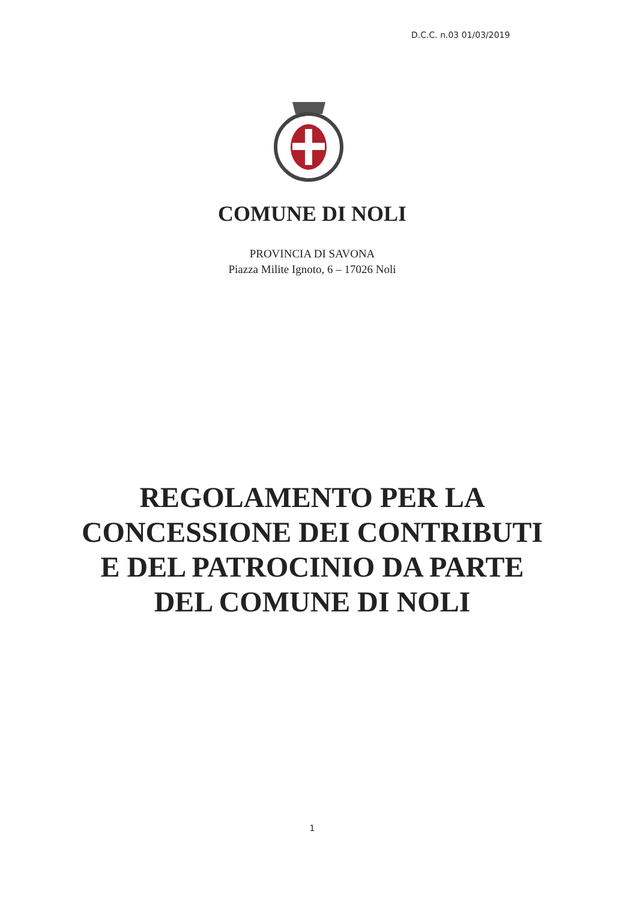D.C.C. n.03 01/03/2019
COMUNE DI NOLI
PROVINCIA DI SAVONA
Piazza Milite Ignoto, 6 – 17026 Noli
REGOLAMENTO PER LA
CONCESSIONE DEI CONTRIBUTI
E DEL PATROCINIO DA PARTE
DEL COMUNE DI NOLI
1